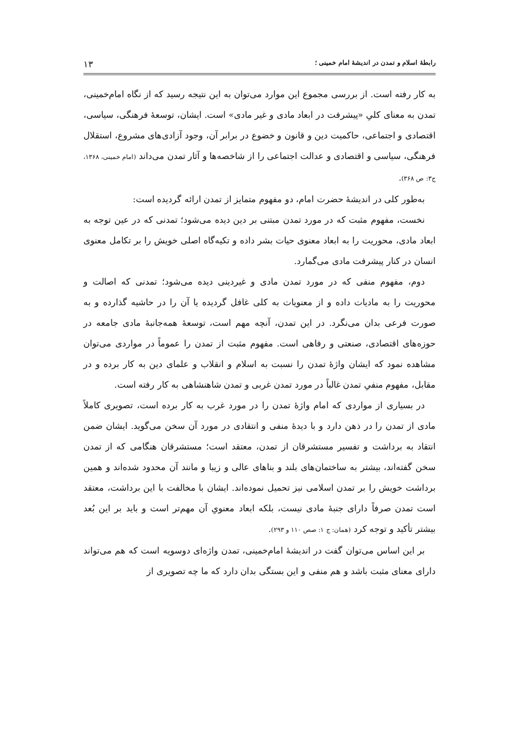رابطهٔ اسلام و تمدن در اندیشهٔ امام خمینی ؛ ۱۳
به کار رفته است. از بررسی مجموع این موارد می‌توان به این نتیجه رسید که از نگاه امام‌خمینی، تمدن به معنای کلیِ «پیشرفت در ابعاد مادی و غیر مادی» است. ایشان، توسعهٔ فرهنگی، سیاسی، اقتصادی و اجتماعی، حاکمیت دین و قانون و خضوع در برابر آن، وجود آزادی‌های مشروع، استقلال فرهنگی، سیاسی و اقتصادی و عدالت اجتماعی را از شاخصه‌ها و آثار تمدن می‌داند (امام خمینی، ۱۳۶۸، ج۳: ص ۳۶۸).
به‌طور کلی در اندیشهٔ حضرت امام، دو مفهوم متمایز از تمدن ارائه گردیده است:
نخست، مفهوم مثبت که در مورد تمدن مبتنی بر دین دیده می‌شود؛ تمدنی که در عین توجه به ابعاد مادی، محوریت را به ابعاد معنوی حیات بشر داده و تکیه‌گاه اصلی خویش را بر تکامل معنوی انسان در کنار پیشرفت مادی می‌گمارد.
دوم، مفهوم منفی که در مورد تمدن مادی و غیردینی دیده می‌شود؛ تمدنی که اصالت و محوریت را به مادیات داده و از معنویات به کلی غافل گردیده یا آن را در حاشیه گذارده و به صورت فرعی بدان می‌نگرد. در این تمدن، آنچه مهم است، توسعهٔ همه‌جانبهٔ مادی جامعه در حوزه‌های اقتصادی، صنعتی و رفاهی است. مفهوم مثبت از تمدن را عموماً در مواردی می‌توان مشاهده نمود که ایشان واژهٔ تمدن را نسبت به اسلام و انقلاب و علمای دین به کار برده و در مقابل، مفهوم منفیِ تمدن غالباً در مورد تمدن غربی و تمدن شاهنشاهی به کار رفته است.
در بسیاری از مواردی که امام واژهٔ تمدن را در مورد غرب به کار برده است، تصویری کاملاً مادی از تمدن را در ذهن دارد و با دیدهٔ منفی و انتقادی در مورد آن سخن می‌گوید. ایشان ضمن انتقاد به برداشت و تفسیر مستشرقان از تمدن، معتقد است؛ مستشرقان هنگامی که از تمدن سخن گفته‌اند، بیشتر به ساختمان‌های بلند و بناهای عالی و زیبا و مانند آن محدود شده‌اند و همین برداشت خویش را بر تمدن اسلامی نیز تحمیل نموده‌اند. ایشان با مخالفت با این برداشت، معتقد است تمدن صرفاً دارای جنبهٔ مادی نیست، بلکه ابعاد معنویِ آن مهم‌تر است و باید بر این بُعد بیشتر تأکید و توجه کرد (همان: ج ۱: صص ۱۱۰ و ۲۹۳).
بر این اساس می‌توان گفت در اندیشهٔ امام‌خمینی، تمدن واژه‌ای دوسویه است که هم می‌تواند دارای معنای مثبت باشد و هم منفی و این بستگی بدان دارد که ما چه تصویری از